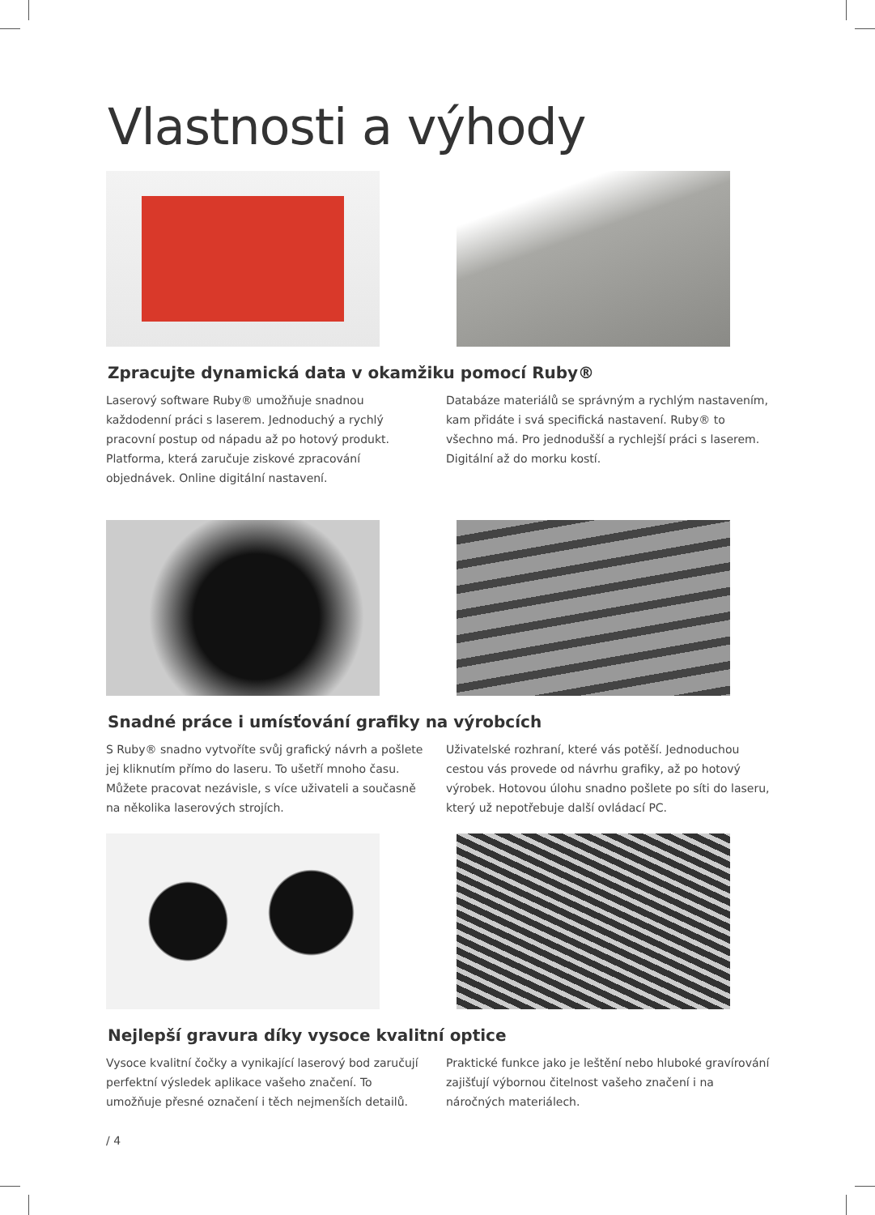Vlastnosti a výhody
Zpracujte dynamická data v okamžiku pomocí Ruby®
Laserový software Ruby® umožňuje snadnou každodenní práci s laserem. Jednoduchý a rychlý pracovní postup od nápadu až po hotový produkt. Platforma, která zaručuje ziskové zpracování objednávek. Online digitální nastavení.
Databáze materiálů se správným a rychlým nastavením, kam přidáte i svá specifická nastavení. Ruby® to všechno má. Pro jednodušší a rychlejší práci s laserem. Digitální až do morku kostí.
Snadné práce i umísťování grafiky na výrobcích
S Ruby® snadno vytvoříte svůj grafický návrh a pošlete jej kliknutím přímo do laseru. To ušetří mnoho času. Můžete pracovat nezávisle, s více uživateli a současně na několika laserových strojích.
Uživatelské rozhraní, které vás potěší. Jednoduchou cestou vás provede od návrhu grafiky, až po hotový výrobek. Hotovou úlohu snadno pošlete po síti do laseru, který už nepotřebuje další ovládací PC.
Nejlepší gravura díky vysoce kvalitní optice
Vysoce kvalitní čočky a vynikající laserový bod zaručují perfektní výsledek aplikace vašeho značení. To umožňuje přesné označení i těch nejmenších detailů.
Praktické funkce jako je leštění nebo hluboké gravírování zajišťují výbornou čitelnost vašeho značení i na náročných materiálech.
/ 4